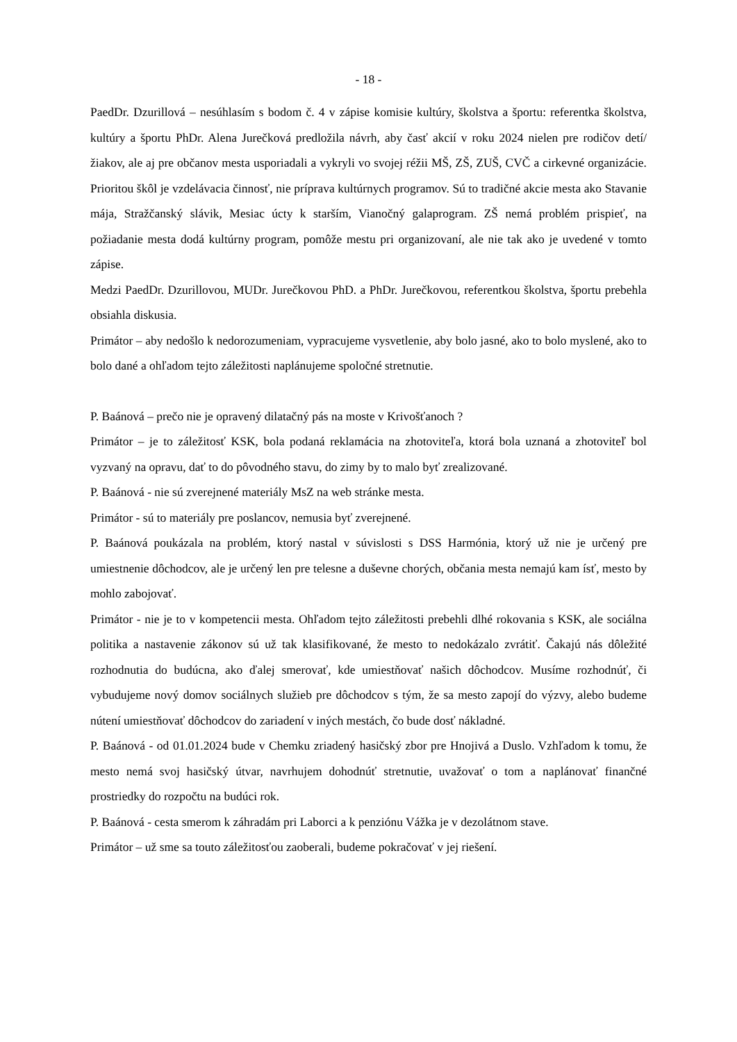- 18 -
PaedDr. Dzurillová – nesúhlasím s bodom č. 4 v zápise komisie kultúry, školstva a športu: referentka školstva, kultúry a športu PhDr. Alena Jurečková predložila návrh, aby časť akcií v roku 2024 nielen pre rodičov detí/žiakov, ale aj pre občanov mesta usporiadali a vykryli vo svojej réžii MŠ, ZŠ, ZUŠ, CVČ a cirkevné organizácie. Prioritou škôl je vzdelávacia činnosť, nie príprava kultúrnych programov. Sú to tradičné akcie mesta ako Stavanie mája, Stražčanský slávik, Mesiac úcty k starším, Vianočný galaprogram. ZŠ nemá problém prispieť, na požiadanie mesta dodá kultúrny program, pomôže mestu pri organizovaní, ale nie tak ako je uvedené v tomto zápise.
Medzi PaedDr. Dzurillovou, MUDr. Jurečkovou PhD. a PhDr. Jurečkovou, referentkou školstva, športu prebehla obsiahla diskusia.
Primátor – aby nedošlo k nedorozumeniam, vypracujeme vysvetlenie, aby bolo jasné, ako to bolo myslené, ako to bolo dané a ohľadom tejto záležitosti naplánujeme spoločné stretnutie.
P. Baánová – prečo nie je opravený dilatačný pás na moste v Krivošťanoch ?
Primátor – je to záležitosť KSK, bola podaná reklamácia na zhotoviteľa, ktorá bola uznaná a zhotoviteľ bol vyzvaný na opravu, dať to do pôvodného stavu, do zimy by to malo byť zrealizované.
P. Baánová - nie sú zverejnené materiály MsZ na web stránke mesta.
Primátor - sú to materiály pre poslancov, nemusia byť zverejnené.
P. Baánová poukázala na problém, ktorý nastal v súvislosti s DSS Harmónia, ktorý už nie je určený pre umiestnenie dôchodcov, ale je určený len pre telesne a duševne chorých, občania mesta nemajú kam ísť, mesto by mohlo zabojovať.
Primátor - nie je to v kompetencii mesta. Ohľadom tejto záležitosti prebehli dlhé rokovania s KSK, ale sociálna politika a nastavenie zákonov sú už tak klasifikované, že mesto to nedokázalo zvrátiť. Čakajú nás dôležité rozhodnutia do budúcna, ako ďalej smerovať, kde umiestňovať našich dôchodcov. Musíme rozhodnúť, či vybudujeme nový domov sociálnych služieb pre dôchodcov s tým, že sa mesto zapojí do výzvy, alebo budeme nútení umiestňovať dôchodcov do zariadení v iných mestách, čo bude dosť nákladné.
P. Baánová - od 01.01.2024 bude v Chemku zriadený hasičský zbor pre Hnojivá a Duslo. Vzhľadom k tomu, že mesto nemá svoj hasičský útvar, navrhujem dohodnúť stretnutie, uvažovať o tom a naplánovať finančné prostriedky do rozpočtu na budúci rok.
P. Baánová - cesta smerom k záhradám pri Laborci a k penziónu Vážka je v dezolátnom stave.
Primátor – už sme sa touto záležitosťou zaoberali, budeme pokračovať v jej riešení.